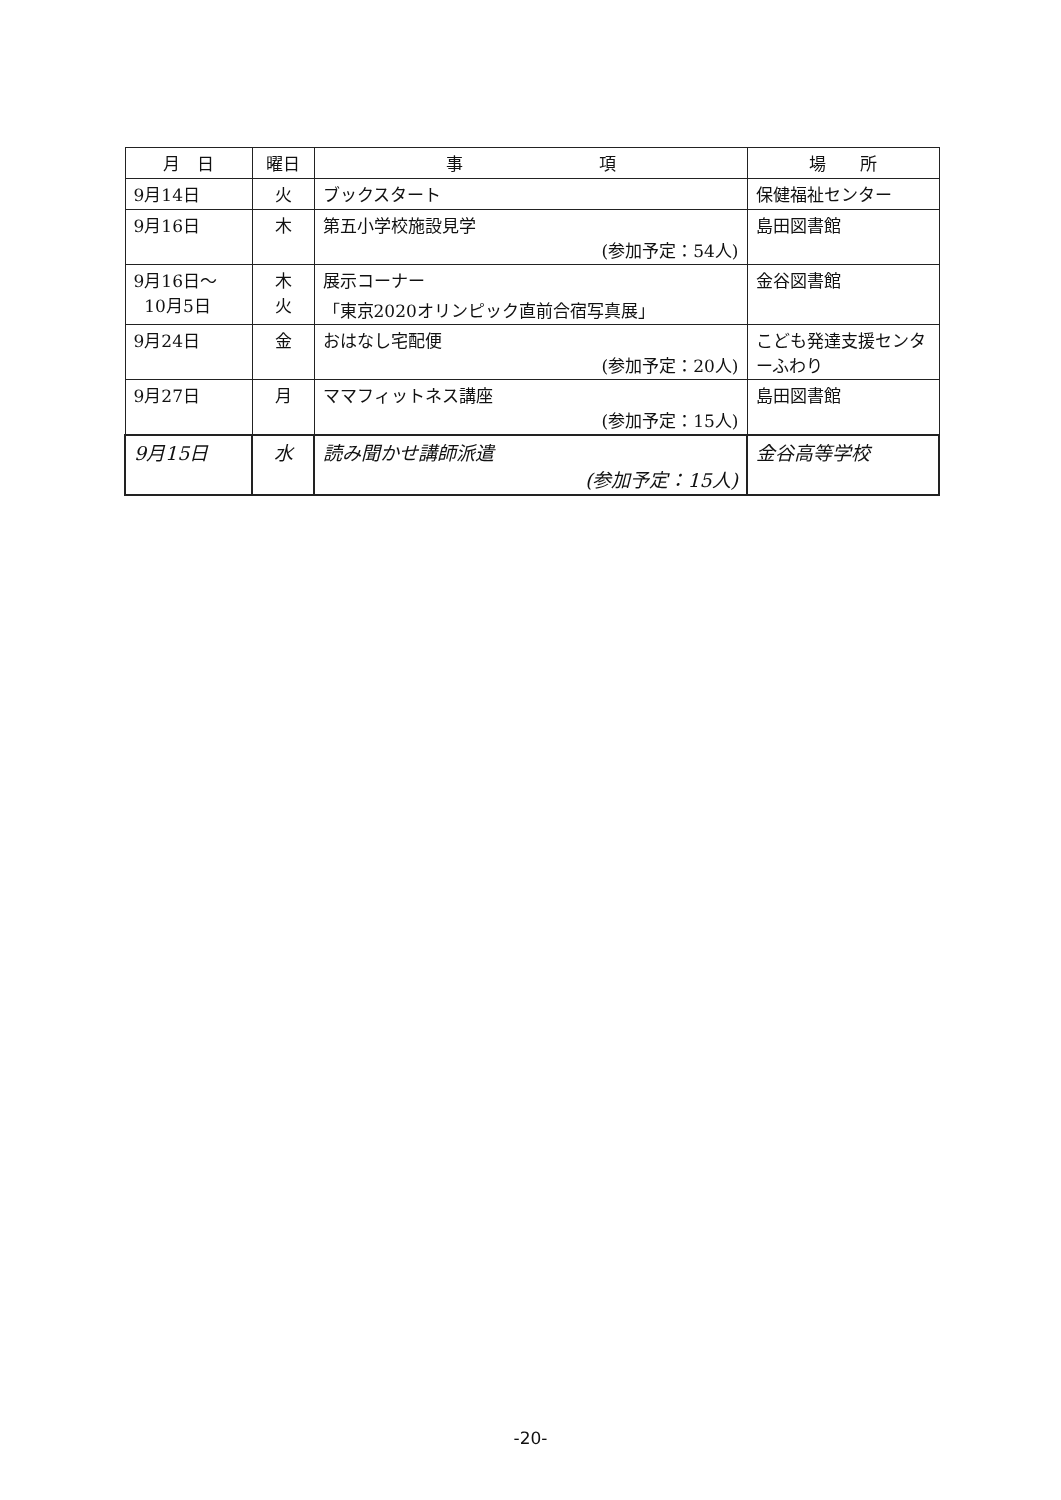| 月 日 | 曜日 | 事 項 | 場 所 |
| --- | --- | --- | --- |
| 9月14日 | 火 | ブックスタート | 保健福祉センター |
| 9月16日 | 木 | 第五小学校施設見学 (参加予定：54人) | 島田図書館 |
| 9月16日～ 10月5日 | 木 火 | 展示コーナー 「東京2020オリンピック直前合宿写真展」 | 金谷図書館 |
| 9月24日 | 金 | おはなし宅配便 (参加予定：20人) | こども発達支援センターふわり |
| 9月27日 | 月 | ママフィットネス講座 (参加予定：15人) | 島田図書館 |
| 9月15日 | 水 | 読み聞かせ講師派遣 (参加予定：15人) | 金谷高等学校 |
-20-